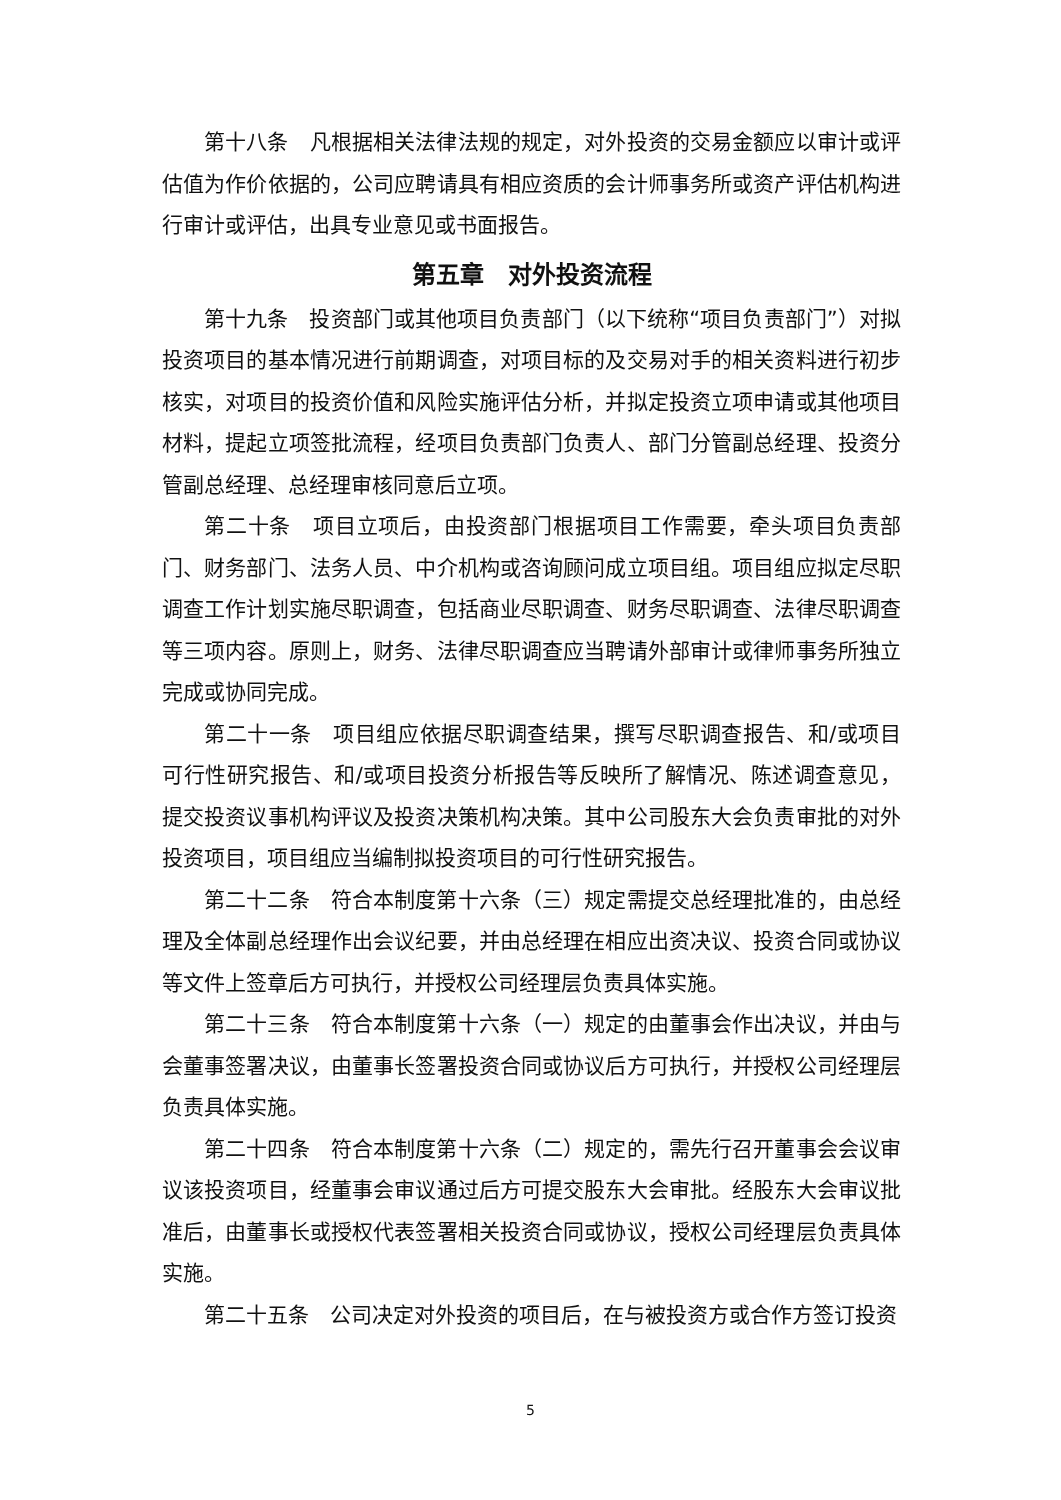第十八条　凡根据相关法律法规的规定，对外投资的交易金额应以审计或评估值为作价依据的，公司应聘请具有相应资质的会计师事务所或资产评估机构进行审计或评估，出具专业意见或书面报告。
第五章　对外投资流程
第十九条　投资部门或其他项目负责部门（以下统称“项目负责部门”）对拟投资项目的基本情况进行前期调查，对项目标的及交易对手的相关资料进行初步核实，对项目的投资价值和风险实施评估分析，并拟定投资立项申请或其他项目材料，提起立项签批流程，经项目负责部门负责人、部门分管副总经理、投资分管副总经理、总经理审核同意后立项。
第二十条　项目立项后，由投资部门根据项目工作需要，牵头项目负责部门、财务部门、法务人员、中介机构或咨询顾问成立项目组。项目组应拟定尽职调查工作计划实施尽职调查，包括商业尽职调查、财务尽职调查、法律尽职调查等三项内容。原则上，财务、法律尽职调查应当聘请外部审计或律师事务所独立完成或协同完成。
第二十一条　项目组应依据尽职调查结果，撰写尽职调查报告、和/或项目可行性研究报告、和/或项目投资分析报告等反映所了解情况、陈述调查意见，提交投资议事机构评议及投资决策机构决策。其中公司股东大会负责审批的对外投资项目，项目组应当编制拟投资项目的可行性研究报告。
第二十二条　符合本制度第十六条（三）规定需提交总经理批准的，由总经理及全体副总经理作出会议纪要，并由总经理在相应出资决议、投资合同或协议等文件上签章后方可执行，并授权公司经理层负责具体实施。
第二十三条　符合本制度第十六条（一）规定的由董事会作出决议，并由与会董事签署决议，由董事长签署投资合同或协议后方可执行，并授权公司经理层负责具体实施。
第二十四条　符合本制度第十六条（二）规定的，需先行召开董事会会议审议该投资项目，经董事会审议通过后方可提交股东大会审批。经股东大会审议批准后，由董事长或授权代表签署相关投资合同或协议，授权公司经理层负责具体实施。
第二十五条　公司决定对外投资的项目后，在与被投资方或合作方签订投资
5